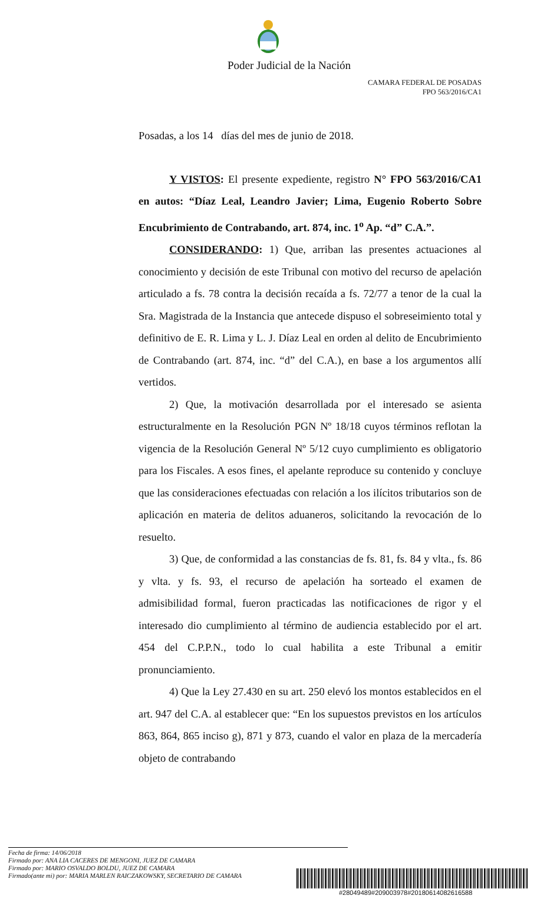Poder Judicial de la Nación
CAMARA FEDERAL DE POSADAS
FPO 563/2016/CA1
Posadas, a los 14 días del mes de junio de 2018.
Y VISTOS: El presente expediente, registro N° FPO 563/2016/CA1 en autos: “Díaz Leal, Leandro Javier; Lima, Eugenio Roberto Sobre Encubrimiento de Contrabando, art. 874, inc. 1<sup>o</sup> Ap. “d” C.A.”.
CONSIDERANDO: 1) Que, arriban las presentes actuaciones al conocimiento y decisión de este Tribunal con motivo del recurso de apelación articulado a fs. 78 contra la decisión recaída a fs. 72/77 a tenor de la cual la Sra. Magistrada de la Instancia que antecede dispuso el sobreseimiento total y definitivo de E. R. Lima y L. J. Díaz Leal en orden al delito de Encubrimiento de Contrabando (art. 874, inc. “d” del C.A.), en base a los argumentos allí vertidos.
2) Que, la motivación desarrollada por el interesado se asienta estructuralmente en la Resolución PGN Nº 18/18 cuyos términos reflotan la vigencia de la Resolución General Nº 5/12 cuyo cumplimiento es obligatorio para los Fiscales. A esos fines, el apelante reproduce su contenido y concluye que las consideraciones efectuadas con relación a los ilícitos tributarios son de aplicación en materia de delitos aduaneros, solicitando la revocación de lo resuelto.
3) Que, de conformidad a las constancias de fs. 81, fs. 84 y vlta., fs. 86 y vlta. y fs. 93, el recurso de apelación ha sorteado el examen de admisibilidad formal, fueron practicadas las notificaciones de rigor y el interesado dio cumplimiento al término de audiencia establecido por el art. 454 del C.P.P.N., todo lo cual habilita a este Tribunal a emitir pronunciamiento.
4) Que la Ley 27.430 en su art. 250 elevó los montos establecidos en el art. 947 del C.A. al establecer que: “En los supuestos previstos en los artículos 863, 864, 865 inciso g), 871 y 873, cuando el valor en plaza de la mercadería objeto de contrabando
Fecha de firma: 14/06/2018
Firmado por: ANA LIA CACERES DE MENGONI, JUEZ DE CAMARA
Firmado por: MARIO OSVALDO BOLDU, JUEZ DE CAMARA
Firmado(ante mi) por: MARIA MARLEN RAICZAKOWSKY, SECRETARIO DE CAMARA
#28049489#209003978#20180614082616588